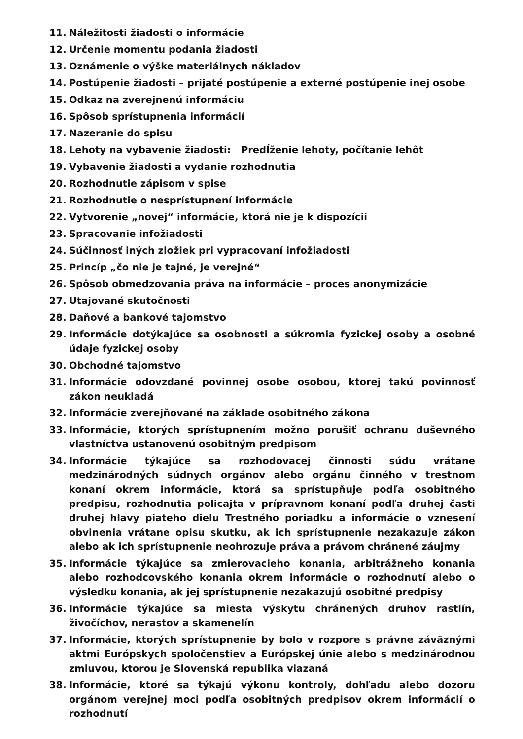11. Náležitosti žiadosti o informácie
12. Určenie momentu podania žiadosti
13. Oznámenie o výške materiálnych nákladov
14. Postúpenie žiadosti – prijaté postúpenie a externé postúpenie inej osobe
15. Odkaz na zverejnenú informáciu
16. Spôsob sprístupnenia informácií
17. Nazeranie do spisu
18. Lehoty na vybavenie žiadosti: Predĺženie lehoty, počítanie lehôt
19. Vybavenie žiadosti a vydanie rozhodnutia
20. Rozhodnutie zápisom v spise
21. Rozhodnutie o nesprístupnení informácie
22. Vytvorenie „novej“ informácie, ktorá nie je k dispozícii
23. Spracovanie infožiadosti
24. Súčinnosť iných zložiek pri vypracovaní infožiadosti
25. Princíp „čo nie je tajné, je verejné“
26. Spôsob obmedzovania práva na informácie – proces anonymizácie
27. Utajované skutočnosti
28. Daňové a bankové tajomstvo
29. Informácie dotýkajúce sa osobnosti a súkromia fyzickej osoby a osobné údaje fyzickej osoby
30. Obchodné tajomstvo
31. Informácie odovzdané povinnej osobe osobou, ktorej takú povinnosť zákon neukladá
32. Informácie zverejňované na základe osobitného zákona
33. Informácie, ktorých sprístupnením možno porušiť ochranu duševného vlastníctva ustanovenú osobitným predpisom
34. Informácie týkajúce sa rozhodovacej činnosti súdu vrátane medzinárodných súdnych orgánov alebo orgánu činného v trestnom konaní okrem informácie, ktorá sa sprístupňuje podľa osobitného predpisu, rozhodnutia policajta v prípravnom konaní podľa druhej časti druhej hlavy piateho dielu Trestného poriadku a informácie o vznesení obvinenia vrátane opisu skutku, ak ich sprístupnenie nezakazuje zákon alebo ak ich sprístupnenie neohrozuje práva a právom chránené záujmy
35. Informácie týkajúce sa zmierovacieho konania, arbitrážneho konania alebo rozhodcovského konania okrem informácie o rozhodnutí alebo o výsledku konania, ak jej sprístupnenie nezakazujú osobitné predpisy
36. Informácie týkajúce sa miesta výskytu chránených druhov rastlín, živočíchov, nerastov a skamenelín
37. Informácie, ktorých sprístupnenie by bolo v rozpore s právne záväznými aktmi Európskych spoločenstiev a Európskej únie alebo s medzinárodnou zmluvou, ktorou je Slovenská republika viazaná
38. Informácie, ktoré sa týkajú výkonu kontroly, dohľadu alebo dozoru orgánom verejnej moci podľa osobitných predpisov okrem informácií o rozhodnutí